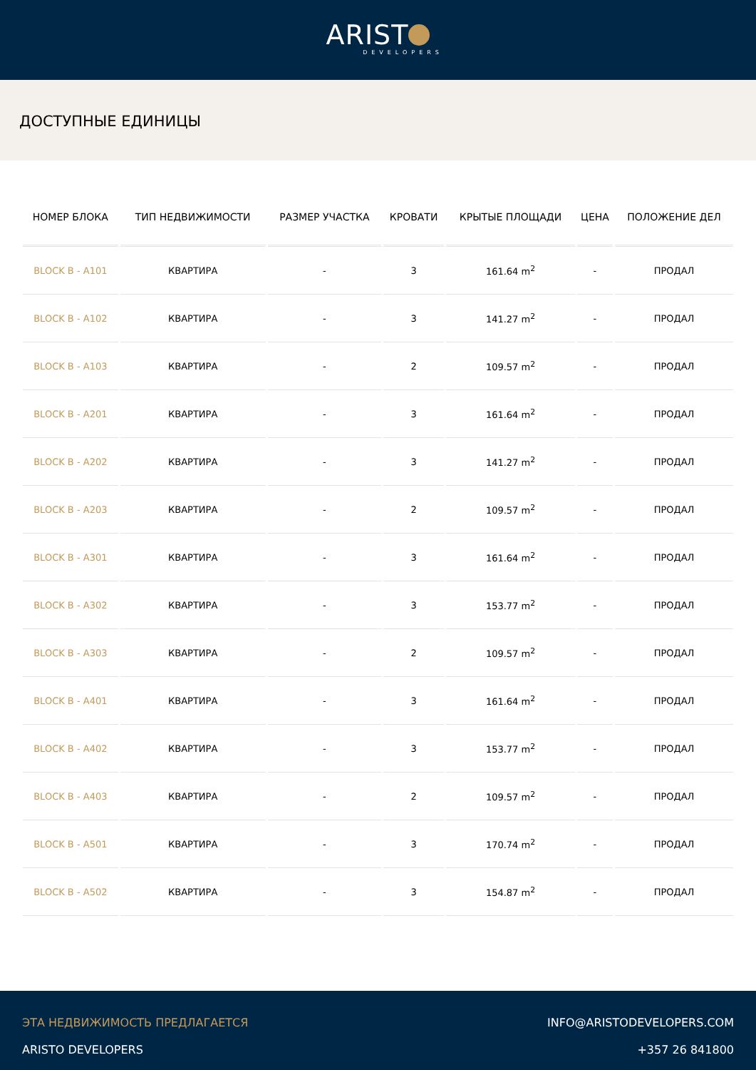ARIST
DEVELOPERS
ДОСТУПНЫЕ ЕДИНИЦЫ
| НОМЕР БЛОКА | ТИП НЕДВИЖИМОСТИ | РАЗМЕР УЧАСТКА | КРОВАТИ | КРЫТЫЕ ПЛОЩАДИ | ЦЕНА | ПОЛОЖЕНИЕ ДЕЛ |
| --- | --- | --- | --- | --- | --- | --- |
| BLOCK B - A101 | КВАРТИРА | - | 3 | 161.64 m<sup>2</sup> | - | ПРОДАЛ |
| BLOCK B - A102 | КВАРТИРА | - | 3 | 141.27 m<sup>2</sup> | - | ПРОДАЛ |
| BLOCK B - A103 | КВАРТИРА | - | 2 | 109.57 m<sup>2</sup> | - | ПРОДАЛ |
| BLOCK B - A201 | КВАРТИРА | - | 3 | 161.64 m<sup>2</sup> | - | ПРОДАЛ |
| BLOCK B - A202 | КВАРТИРА | - | 3 | 141.27 m<sup>2</sup> | - | ПРОДАЛ |
| BLOCK B - A203 | КВАРТИРА | - | 2 | 109.57 m<sup>2</sup> | - | ПРОДАЛ |
| BLOCK B - A301 | КВАРТИРА | - | 3 | 161.64 m<sup>2</sup> | - | ПРОДАЛ |
| BLOCK B - A302 | КВАРТИРА | - | 3 | 153.77 m<sup>2</sup> | - | ПРОДАЛ |
| BLOCK B - A303 | КВАРТИРА | - | 2 | 109.57 m<sup>2</sup> | - | ПРОДАЛ |
| BLOCK B - A401 | КВАРТИРА | - | 3 | 161.64 m<sup>2</sup> | - | ПРОДАЛ |
| BLOCK B - A402 | КВАРТИРА | - | 3 | 153.77 m<sup>2</sup> | - | ПРОДАЛ |
| BLOCK B - A403 | КВАРТИРА | - | 2 | 109.57 m<sup>2</sup> | - | ПРОДАЛ |
| BLOCK B - A501 | КВАРТИРА | - | 3 | 170.74 m<sup>2</sup> | - | ПРОДАЛ |
| BLOCK B - A502 | КВАРТИРА | - | 3 | 154.87 m<sup>2</sup> | - | ПРОДАЛ |
ЭТА НЕДВИЖИМОСТЬ ПРЕДЛАГАЕТСЯ
ARISTO DEVELOPERS
INFO@ARISTODEVELOPERS.COM
+357 26 841800